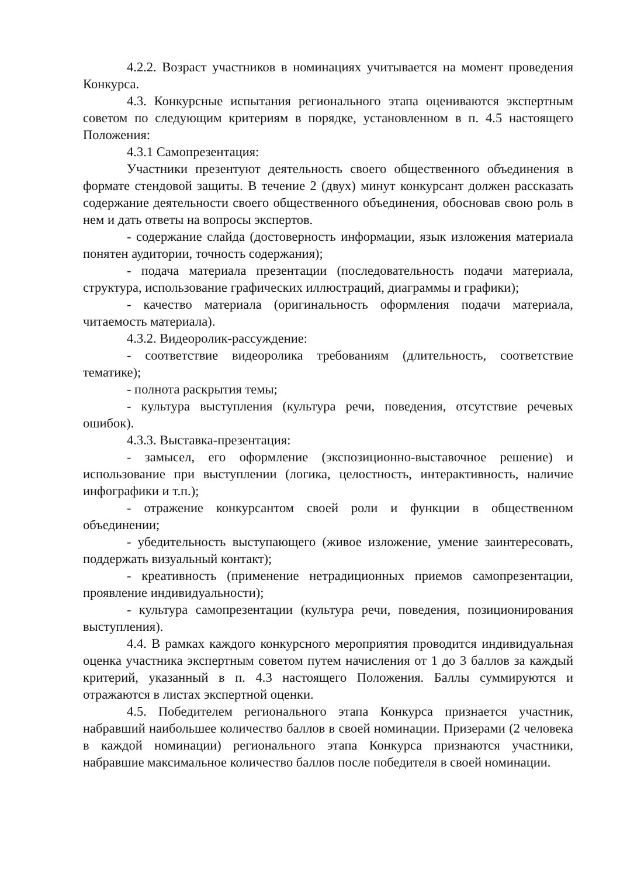4.2.2. Возраст участников в номинациях учитывается на момент проведения Конкурса.
4.3. Конкурсные испытания регионального этапа оцениваются экспертным советом по следующим критериям в порядке, установленном в п. 4.5 настоящего Положения:
4.3.1 Самопрезентация:
Участники презентуют деятельность своего общественного объединения в формате стендовой защиты. В течение 2 (двух) минут конкурсант должен рассказать содержание деятельности своего общественного объединения, обосновав свою роль в нем и дать ответы на вопросы экспертов.
- содержание слайда (достоверность информации, язык изложения материала понятен аудитории, точность содержания);
- подача материала презентации (последовательность подачи материала, структура, использование графических иллюстраций, диаграммы и графики);
- качество материала (оригинальность оформления подачи материала, читаемость материала).
4.3.2. Видеоролик-рассуждение:
- соответствие видеоролика требованиям (длительность, соответствие тематике);
- полнота раскрытия темы;
- культура выступления (культура речи, поведения, отсутствие речевых ошибок).
4.3.3. Выставка-презентация:
- замысел, его оформление (экспозиционно-выставочное решение) и использование при выступлении (логика, целостность, интерактивность, наличие инфографики и т.п.);
- отражение конкурсантом своей роли и функции в общественном объединении;
- убедительность выступающего (живое изложение, умение заинтересовать, поддержать визуальный контакт);
- креативность (применение нетрадиционных приемов самопрезентации, проявление индивидуальности);
- культура самопрезентации (культура речи, поведения, позиционирования выступления).
4.4. В рамках каждого конкурсного мероприятия проводится индивидуальная оценка участника экспертным советом путем начисления от 1 до 3 баллов за каждый критерий, указанный в п. 4.3 настоящего Положения. Баллы суммируются и отражаются в листах экспертной оценки.
4.5. Победителем регионального этапа Конкурса признается участник, набравший наибольшее количество баллов в своей номинации. Призерами (2 человека в каждой номинации) регионального этапа Конкурса признаются участники, набравшие максимальное количество баллов после победителя в своей номинации.